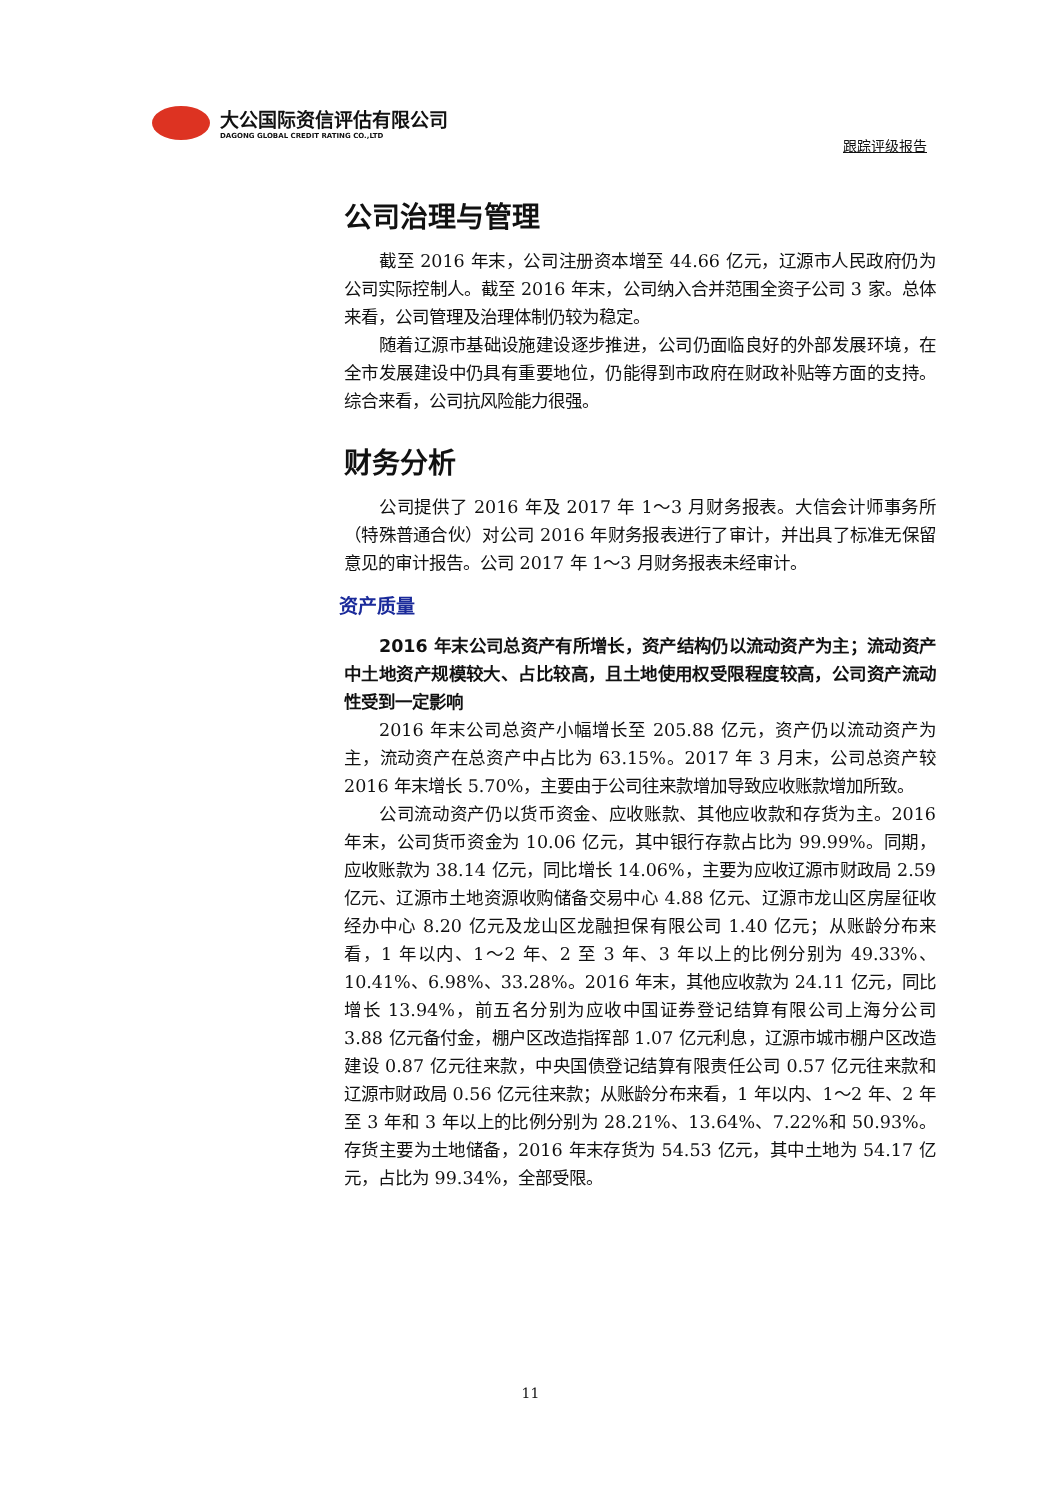大公国际资信评估有限公司
DAGONG GLOBAL CREDIT RATING CO.,LTD
跟踪评级报告
公司治理与管理
截至 2016 年末，公司注册资本增至 44.66 亿元，辽源市人民政府仍为公司实际控制人。截至 2016 年末，公司纳入合并范围全资子公司 3 家。总体来看，公司管理及治理体制仍较为稳定。
随着辽源市基础设施建设逐步推进，公司仍面临良好的外部发展环境，在全市发展建设中仍具有重要地位，仍能得到市政府在财政补贴等方面的支持。综合来看，公司抗风险能力很强。
财务分析
公司提供了 2016 年及 2017 年 1～3 月财务报表。大信会计师事务所（特殊普通合伙）对公司 2016 年财务报表进行了审计，并出具了标准无保留意见的审计报告。公司 2017 年 1～3 月财务报表未经审计。
资产质量
2016 年末公司总资产有所增长，资产结构仍以流动资产为主；流动资产中土地资产规模较大、占比较高，且土地使用权受限程度较高，公司资产流动性受到一定影响
2016 年末公司总资产小幅增长至 205.88 亿元，资产仍以流动资产为主，流动资产在总资产中占比为 63.15%。2017 年 3 月末，公司总资产较 2016 年末增长 5.70%，主要由于公司往来款增加导致应收账款增加所致。
公司流动资产仍以货币资金、应收账款、其他应收款和存货为主。2016 年末，公司货币资金为 10.06 亿元，其中银行存款占比为 99.99%。同期，应收账款为 38.14 亿元，同比增长 14.06%，主要为应收辽源市财政局 2.59 亿元、辽源市土地资源收购储备交易中心 4.88 亿元、辽源市龙山区房屋征收经办中心 8.20 亿元及龙山区龙融担保有限公司 1.40 亿元；从账龄分布来看，1 年以内、1～2 年、2 至 3 年、3 年以上的比例分别为 49.33%、10.41%、6.98%、33.28%。2016 年末，其他应收款为 24.11 亿元，同比增长 13.94%，前五名分别为应收中国证券登记结算有限公司上海分公司 3.88 亿元备付金，棚户区改造指挥部 1.07 亿元利息，辽源市城市棚户区改造建设 0.87 亿元往来款，中央国债登记结算有限责任公司 0.57 亿元往来款和辽源市财政局 0.56 亿元往来款；从账龄分布来看，1 年以内、1～2 年、2 年至 3 年和 3 年以上的比例分别为 28.21%、13.64%、7.22%和 50.93%。存货主要为土地储备，2016 年末存货为 54.53 亿元，其中土地为 54.17 亿元，占比为 99.34%，全部受限。
11